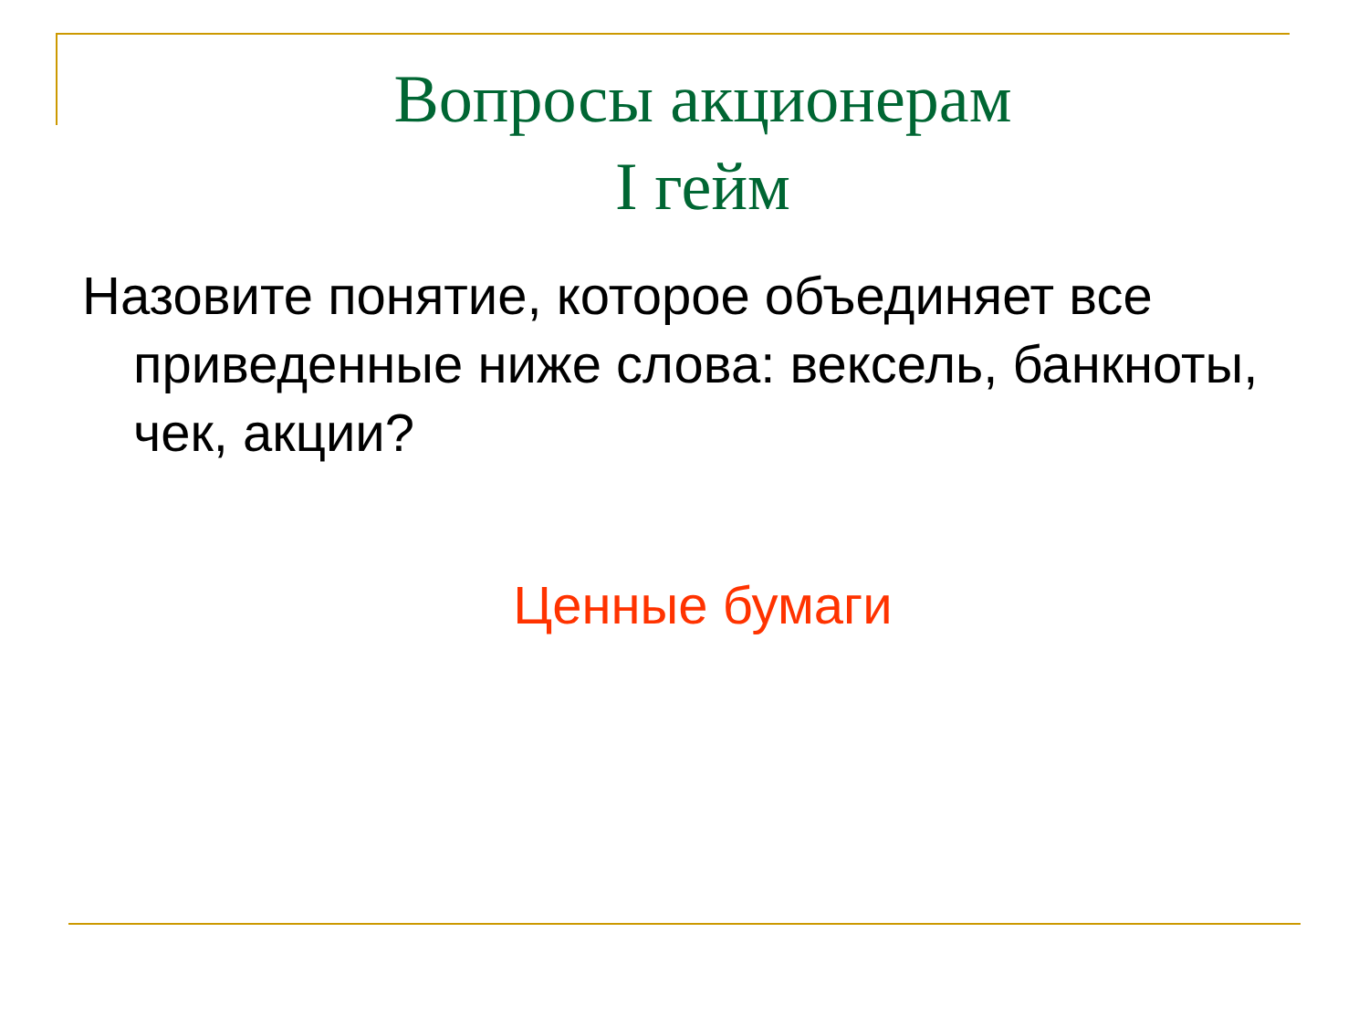Вопросы акционерам
I гейм
Назовите понятие, которое объединяет все приведенные ниже слова: вексель, банкноты, чек, акции?
Ценные бумаги